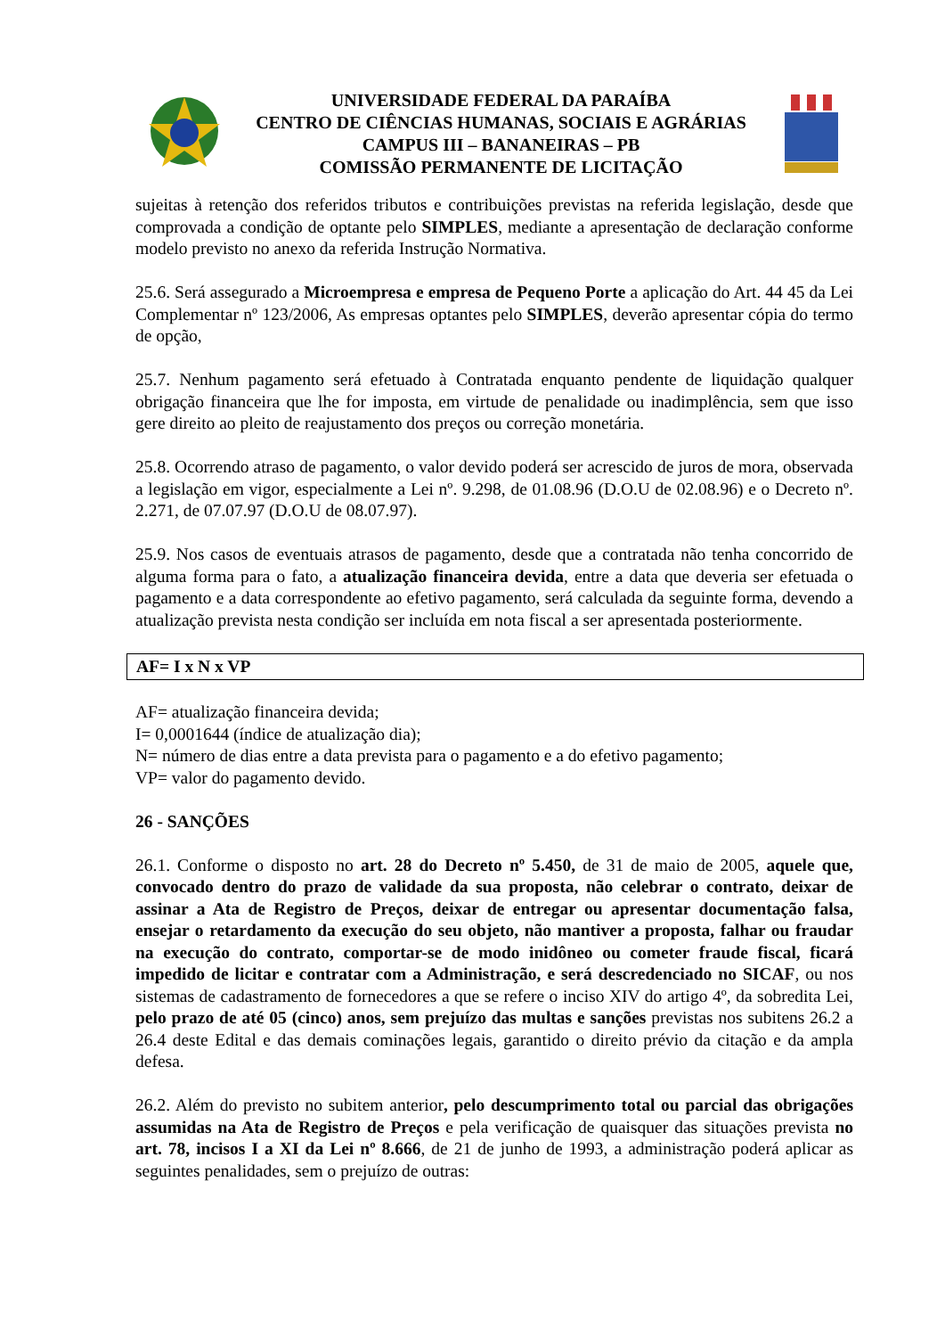UNIVERSIDADE FEDERAL DA PARAÍBA
CENTRO DE CIÊNCIAS HUMANAS, SOCIAIS E AGRÁRIAS
CAMPUS III – BANANEIRAS – PB
COMISSÃO PERMANENTE DE LICITAÇÃO
sujeitas à retenção dos referidos tributos e contribuições previstas na referida legislação, desde que comprovada a condição de optante pelo SIMPLES, mediante a apresentação de declaração conforme modelo previsto no anexo da referida Instrução Normativa.
25.6. Será assegurado a Microempresa e empresa de Pequeno Porte a aplicação do Art. 44 45 da Lei Complementar nº 123/2006, As empresas optantes pelo SIMPLES, deverão apresentar cópia do termo de opção,
25.7. Nenhum pagamento será efetuado à Contratada enquanto pendente de liquidação qualquer obrigação financeira que lhe for imposta, em virtude de penalidade ou inadimplência, sem que isso gere direito ao pleito de reajustamento dos preços ou correção monetária.
25.8. Ocorrendo atraso de pagamento, o valor devido poderá ser acrescido de juros de mora, observada a legislação em vigor, especialmente a Lei nº. 9.298, de 01.08.96 (D.O.U de 02.08.96) e o Decreto nº. 2.271, de 07.07.97 (D.O.U de 08.07.97).
25.9. Nos casos de eventuais atrasos de pagamento, desde que a contratada não tenha concorrido de alguma forma para o fato, a atualização financeira devida, entre a data que deveria ser efetuada o pagamento e a data correspondente ao efetivo pagamento, será calculada da seguinte forma, devendo a atualização prevista nesta condição ser incluída em nota fiscal a ser apresentada posteriormente.
| AF= I x N x VP |
AF= atualização financeira devida;
I= 0,0001644 (índice de atualização dia);
N= número de dias entre a data prevista para o pagamento e a do efetivo pagamento;
VP= valor do pagamento devido.
26 - SANÇÕES
26.1. Conforme o disposto no art. 28 do Decreto nº 5.450, de 31 de maio de 2005, aquele que, convocado dentro do prazo de validade da sua proposta, não celebrar o contrato, deixar de assinar a Ata de Registro de Preços, deixar de entregar ou apresentar documentação falsa, ensejar o retardamento da execução do seu objeto, não mantiver a proposta, falhar ou fraudar na execução do contrato, comportar-se de modo inidôneo ou cometer fraude fiscal, ficará impedido de licitar e contratar com a Administração, e será descredenciado no SICAF, ou nos sistemas de cadastramento de fornecedores a que se refere o inciso XIV do artigo 4º, da sobredita Lei, pelo prazo de até 05 (cinco) anos, sem prejuízo das multas e sanções previstas nos subitens 26.2 a 26.4 deste Edital e das demais cominações legais, garantido o direito prévio da citação e da ampla defesa.
26.2. Além do previsto no subitem anterior, pelo descumprimento total ou parcial das obrigações assumidas na Ata de Registro de Preços e pela verificação de quaisquer das situações prevista no art. 78, incisos I a XI da Lei nº 8.666, de 21 de junho de 1993, a administração poderá aplicar as seguintes penalidades, sem o prejuízo de outras: